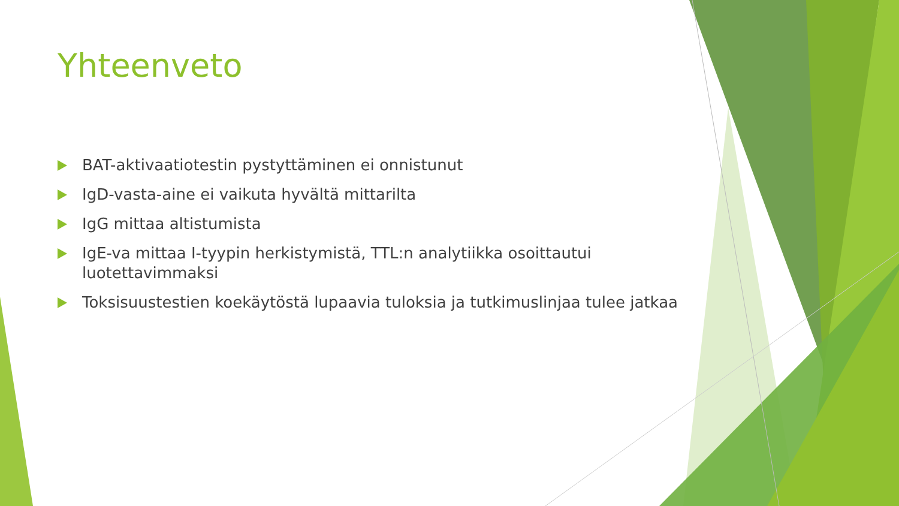Yhteenveto
BAT-aktivaatiotestin pystyttäminen ei onnistunut
IgD-vasta-aine ei vaikuta hyvältä mittarilta
IgG mittaa altistumista
IgE-va mittaa I-tyypin herkistymistä, TTL:n analytiikka osoittautui luotettavimmaksi
Toksisuustestien koekäytöstä lupaavia tuloksia ja tutkimuslinjaa tulee jatkaa